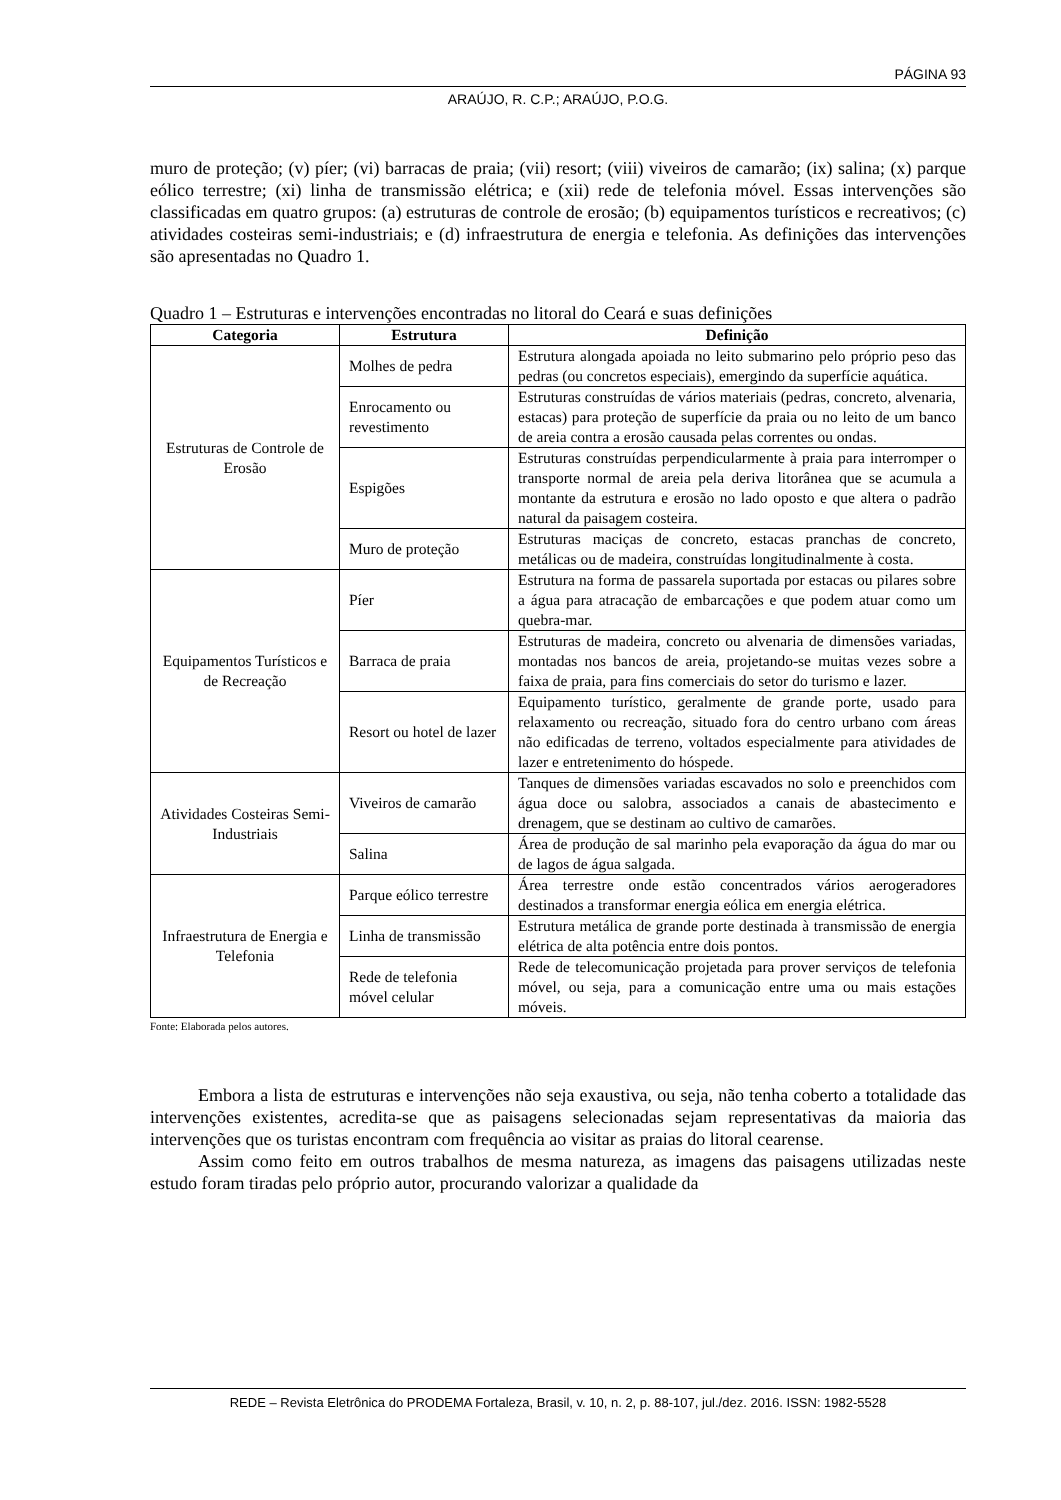PÁGINA 93
ARAÚJO, R. C.P.; ARAÚJO, P.O.G.
muro de proteção; (v) píer; (vi) barracas de praia; (vii) resort; (viii) viveiros de camarão; (ix) salina; (x) parque eólico terrestre; (xi) linha de transmissão elétrica; e (xii) rede de telefonia móvel. Essas intervenções são classificadas em quatro grupos: (a) estruturas de controle de erosão; (b) equipamentos turísticos e recreativos; (c) atividades costeiras semi-industriais; e (d) infraestrutura de energia e telefonia. As definições das intervenções são apresentadas no Quadro 1.
Quadro 1 – Estruturas e intervenções encontradas no litoral do Ceará e suas definições
| Categoria | Estrutura | Definição |
| --- | --- | --- |
| Estruturas de Controle de Erosão | Molhes de pedra | Estrutura alongada apoiada no leito submarino pelo próprio peso das pedras (ou concretos especiais), emergindo da superfície aquática. |
| | Enrocamento ou revestimento | Estruturas construídas de vários materiais (pedras, concreto, alvenaria, estacas) para proteção de superfície da praia ou no leito de um banco de areia contra a erosão causada pelas correntes ou ondas. |
| | Espigões | Estruturas construídas perpendicularmente à praia para interromper o transporte normal de areia pela deriva litorânea que se acumula a montante da estrutura e erosão no lado oposto e que altera o padrão natural da paisagem costeira. |
| | Muro de proteção | Estruturas maciças de concreto, estacas pranchas de concreto, metálicas ou de madeira, construídas longitudinalmente à costa. |
| Equipamentos Turísticos e de Recreação | Píer | Estrutura na forma de passarela suportada por estacas ou pilares sobre a água para atracação de embarcações e que podem atuar como um quebra-mar. |
| | Barraca de praia | Estruturas de madeira, concreto ou alvenaria de dimensões variadas, montadas nos bancos de areia, projetando-se muitas vezes sobre a faixa de praia, para fins comerciais do setor do turismo e lazer. |
| | Resort ou hotel de lazer | Equipamento turístico, geralmente de grande porte, usado para relaxamento ou recreação, situado fora do centro urbano com áreas não edificadas de terreno, voltados especialmente para atividades de lazer e entretenimento do hóspede. |
| Atividades Costeiras Semi-Industriais | Viveiros de camarão | Tanques de dimensões variadas escavados no solo e preenchidos com água doce ou salobra, associados a canais de abastecimento e drenagem, que se destinam ao cultivo de camarões. |
| | Salina | Área de produção de sal marinho pela evaporação da água do mar ou de lagos de água salgada. |
| Infraestrutura de Energia e Telefonia | Parque eólico terrestre | Área terrestre onde estão concentrados vários aerogeradores destinados a transformar energia eólica em energia elétrica. |
| | Linha de transmissão | Estrutura metálica de grande porte destinada à transmissão de energia elétrica de alta potência entre dois pontos. |
| | Rede de telefonia móvel celular | Rede de telecomunicação projetada para prover serviços de telefonia móvel, ou seja, para a comunicação entre uma ou mais estações móveis. |
Fonte: Elaborada pelos autores.
Embora a lista de estruturas e intervenções não seja exaustiva, ou seja, não tenha coberto a totalidade das intervenções existentes, acredita-se que as paisagens selecionadas sejam representativas da maioria das intervenções que os turistas encontram com frequência ao visitar as praias do litoral cearense.
Assim como feito em outros trabalhos de mesma natureza, as imagens das paisagens utilizadas neste estudo foram tiradas pelo próprio autor, procurando valorizar a qualidade da
REDE – Revista Eletrônica do PRODEMA Fortaleza, Brasil, v. 10, n. 2, p. 88-107, jul./dez. 2016. ISSN: 1982-5528